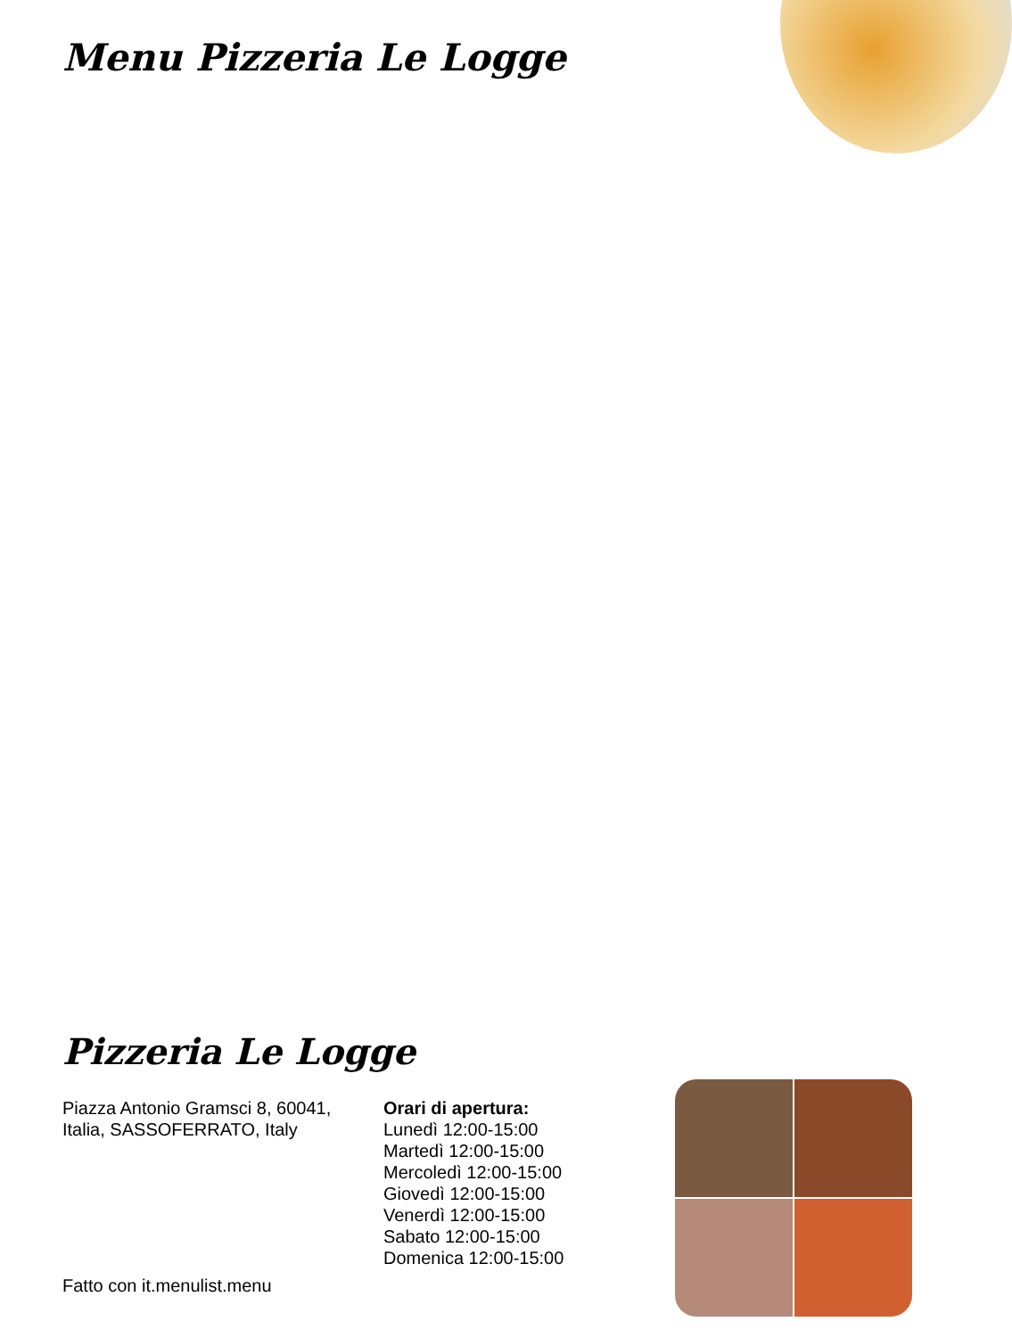Menu Pizzeria Le Logge
Pizzeria Le Logge
Piazza Antonio Gramsci 8, 60041, Italia, SASSOFERRATO, Italy
Orari di apertura:
Lunedì 12:00-15:00
Martedì 12:00-15:00
Mercoledì 12:00-15:00
Giovedì 12:00-15:00
Venerdì 12:00-15:00
Sabato 12:00-15:00
Domenica 12:00-15:00
Fatto con it.menulist.menu